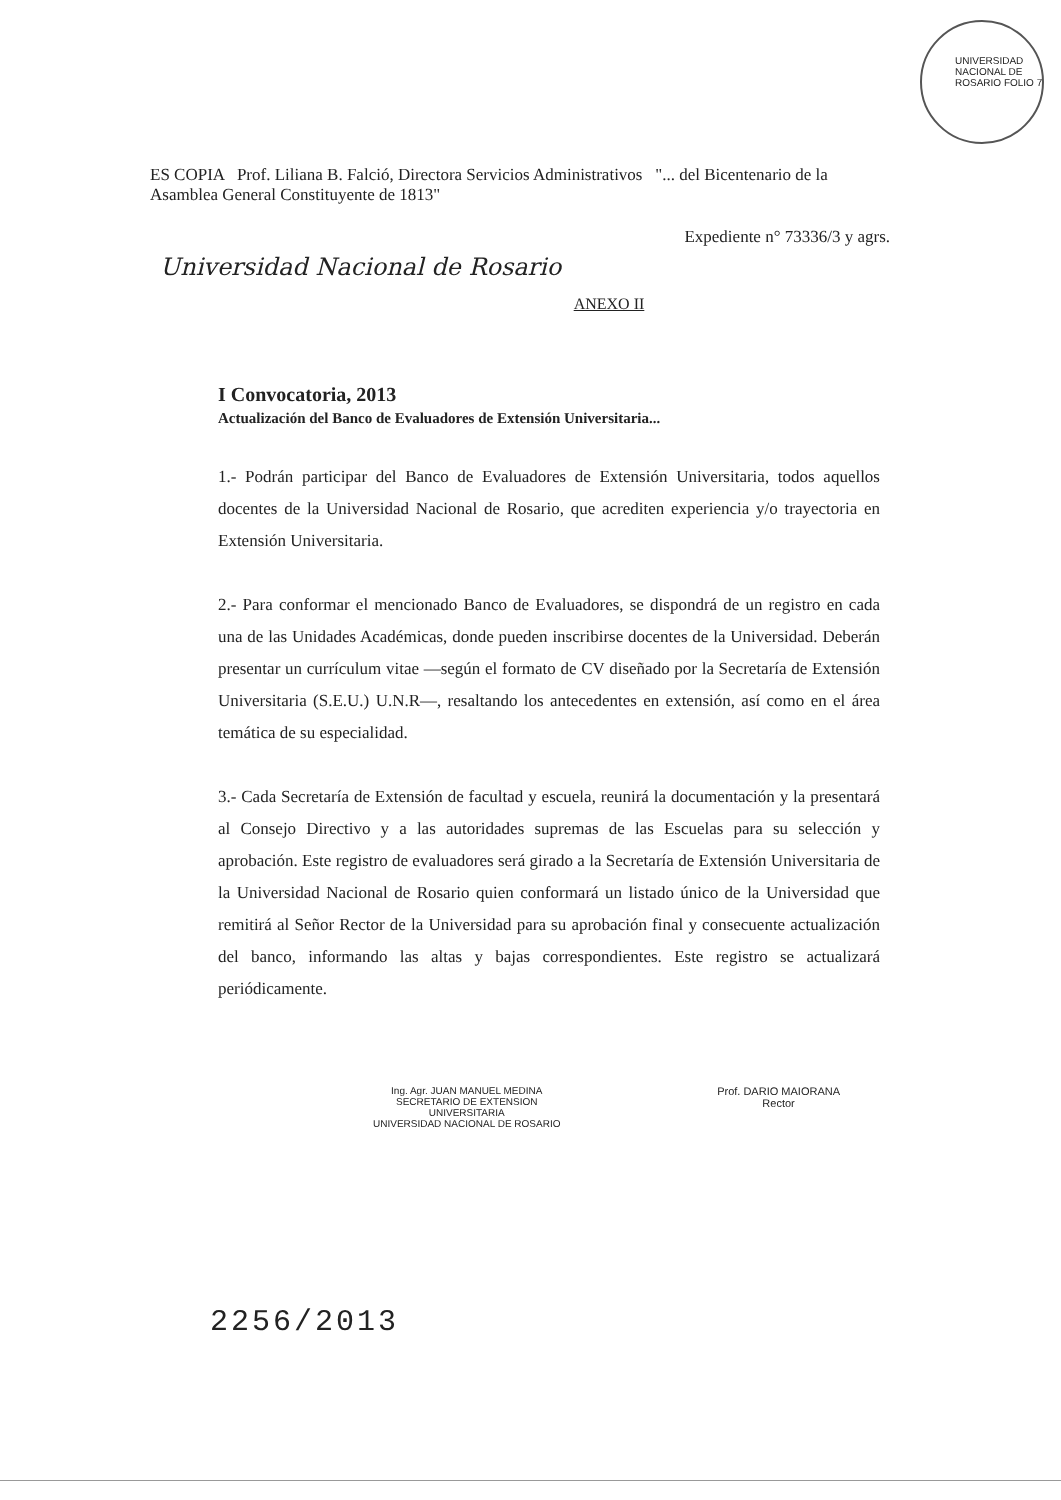UNIVERSIDAD NACIONAL DE ROSARIO FOLIO 7
ES COPIA Prof. Liliana B. Falció, Directora Servicios Administrativos "... del Bicentenario de la Asamblea General Constituyente de 1813"
Expediente n° 73336/3 y agrs.
Universidad Nacional de Rosario
ANEXO II
I Convocatoria, 2013
Actualización del Banco de Evaluadores de Extensión Universitaria...
1.- Podrán participar del Banco de Evaluadores de Extensión Universitaria, todos aquellos docentes de la Universidad Nacional de Rosario, que acrediten experiencia y/o trayectoria en Extensión Universitaria.
2.- Para conformar el mencionado Banco de Evaluadores, se dispondrá de un registro en cada una de las Unidades Académicas, donde pueden inscribirse docentes de la Universidad. Deberán presentar un currículum vitae —según el formato de CV diseñado por la Secretaría de Extensión Universitaria (S.E.U.) U.N.R—, resaltando los antecedentes en extensión, así como en el área temática de su especialidad.
3.- Cada Secretaría de Extensión de facultad y escuela, reunirá la documentación y la presentará al Consejo Directivo y a las autoridades supremas de las Escuelas para su selección y aprobación. Este registro de evaluadores será girado a la Secretaría de Extensión Universitaria de la Universidad Nacional de Rosario quien conformará un listado único de la Universidad que remitirá al Señor Rector de la Universidad para su aprobación final y consecuente actualización del banco, informando las altas y bajas correspondientes. Este registro se actualizará periódicamente.
Ing. Agr. JUAN MANUEL MEDINA
SECRETARIO DE EXTENSION
UNIVERSITARIA
UNIVERSIDAD NACIONAL DE ROSARIO
Prof. DARIO MAIORANA
Rector
2256/2013